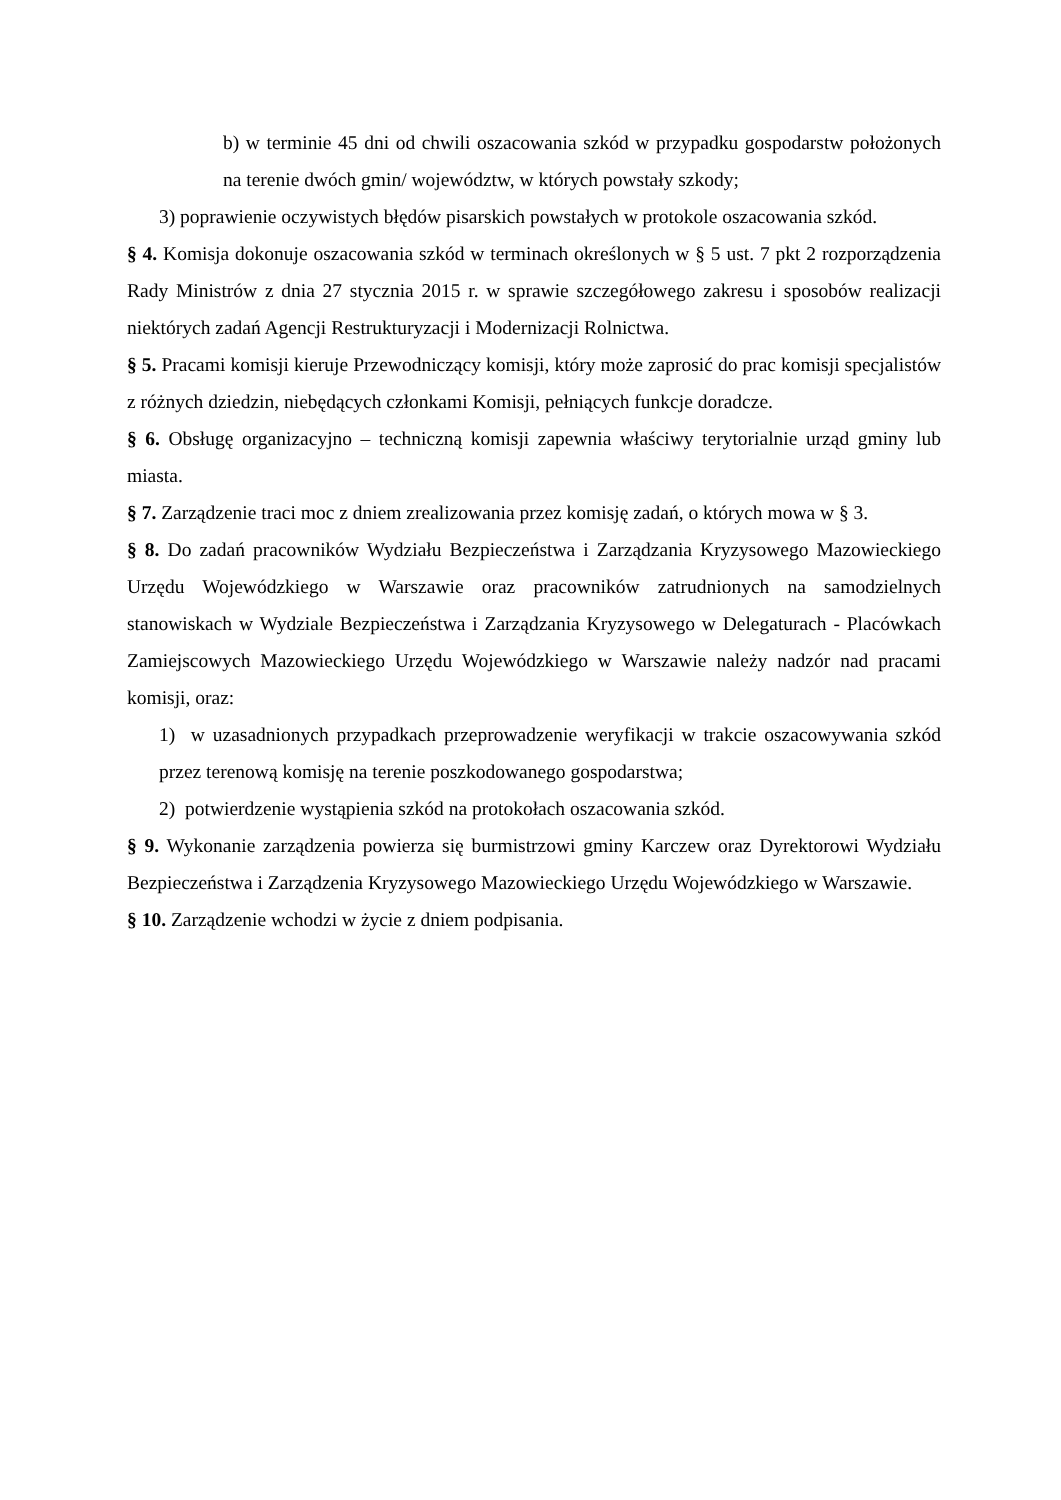b) w terminie 45 dni od chwili oszacowania szkód w przypadku gospodarstw położonych na terenie dwóch gmin/ województw, w których powstały szkody;
3) poprawienie oczywistych błędów pisarskich powstałych w protokole oszacowania szkód.
§ 4. Komisja dokonuje oszacowania szkód w terminach określonych w § 5 ust. 7 pkt 2 rozporządzenia Rady Ministrów z dnia 27 stycznia 2015 r. w sprawie szczegółowego zakresu i sposobów realizacji niektórych zadań Agencji Restrukturyzacji i Modernizacji Rolnictwa.
§ 5. Pracami komisji kieruje Przewodniczący komisji, który może zaprosić do prac komisji specjalistów z różnych dziedzin, niebędących członkami Komisji, pełniących funkcje doradcze.
§ 6. Obsługę organizacyjno – techniczną komisji zapewnia właściwy terytorialnie urząd gminy lub miasta.
§ 7. Zarządzenie traci moc z dniem zrealizowania przez komisję zadań, o których mowa w § 3.
§ 8. Do zadań pracowników Wydziału Bezpieczeństwa i Zarządzania Kryzysowego Mazowieckiego Urzędu Wojewódzkiego w Warszawie oraz pracowników zatrudnionych na samodzielnych stanowiskach w Wydziale Bezpieczeństwa i Zarządzania Kryzysowego w Delegaturach - Placówkach Zamiejscowych Mazowieckiego Urzędu Wojewódzkiego w Warszawie należy nadzór nad pracami komisji, oraz:
1) w uzasadnionych przypadkach przeprowadzenie weryfikacji w trakcie oszacowywania szkód przez terenową komisję na terenie poszkodowanego gospodarstwa;
2) potwierdzenie wystąpienia szkód na protokołach oszacowania szkód.
§ 9. Wykonanie zarządzenia powierza się burmistrzowi gminy Karczew oraz Dyrektorowi Wydziału Bezpieczeństwa i Zarządzenia Kryzysowego Mazowieckiego Urzędu Wojewódzkiego w Warszawie.
§ 10. Zarządzenie wchodzi w życie z dniem podpisania.